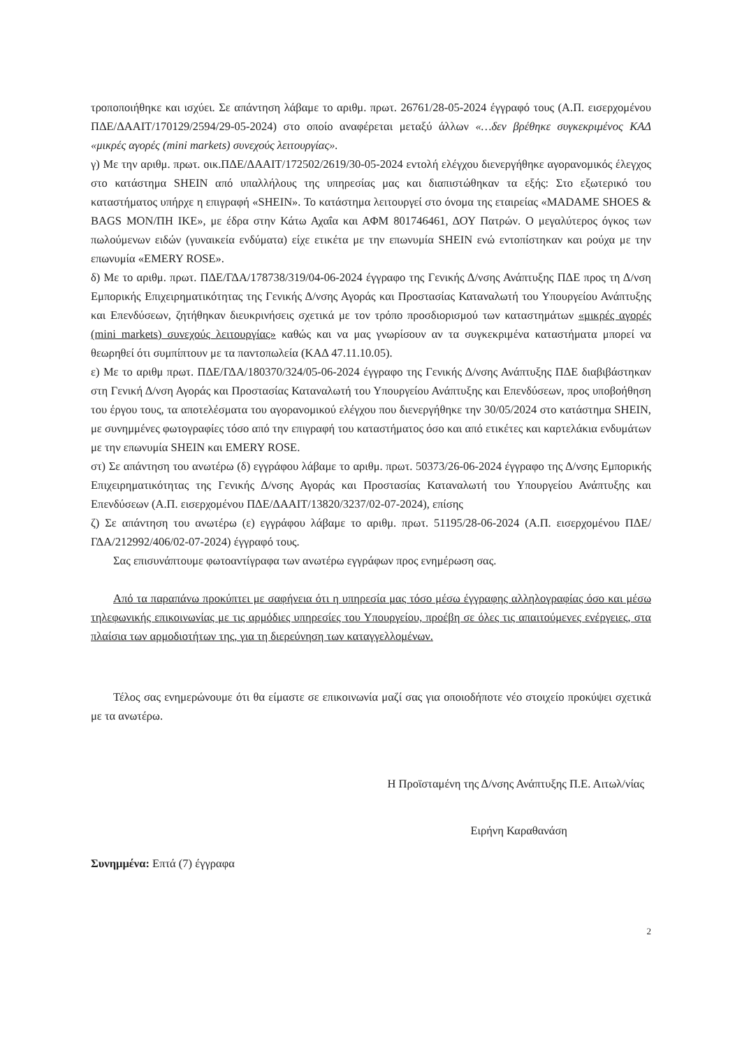τροποποιήθηκε και ισχύει. Σε απάντηση λάβαμε το αριθμ. πρωτ. 26761/28-05-2024 έγγραφό τους (Α.Π. εισερχομένου ΠΔΕ/ΔΑΑΙΤ/170129/2594/29-05-2024) στο οποίο αναφέρεται μεταξύ άλλων «…δεν βρέθηκε συγκεκριμένος ΚΑΔ «μικρές αγορές (mini markets) συνεχούς λειτουργίας».
γ) Με την αριθμ. πρωτ. οικ.ΠΔΕ/ΔΑΑΙΤ/172502/2619/30-05-2024 εντολή ελέγχου διενεργήθηκε αγορανομικός έλεγχος στο κατάστημα SHEIN από υπαλλήλους της υπηρεσίας μας και διαπιστώθηκαν τα εξής: Στο εξωτερικό του καταστήματος υπήρχε η επιγραφή «SHEIN». Το κατάστημα λειτουργεί στο όνομα της εταιρείας «MADAME SHOES & BAGS ΜΟΝ/ΠΗ ΙΚΕ», με έδρα στην Κάτω Αχαΐα και ΑΦΜ 801746461, ΔΟΥ Πατρών. Ο μεγαλύτερος όγκος των πωλούμενων ειδών (γυναικεία ενδύματα) είχε ετικέτα με την επωνυμία SHEIN ενώ εντοπίστηκαν και ρούχα με την επωνυμία «EMERY ROSE».
δ) Με το αριθμ. πρωτ. ΠΔΕ/ΓΔΑ/178738/319/04-06-2024 έγγραφο της Γενικής Δ/νσης Ανάπτυξης ΠΔΕ προς τη Δ/νση Εμπορικής Επιχειρηματικότητας της Γενικής Δ/νσης Αγοράς και Προστασίας Καταναλωτή του Υπουργείου Ανάπτυξης και Επενδύσεων, ζητήθηκαν διευκρινήσεις σχετικά με τον τρόπο προσδιορισμού των καταστημάτων «μικρές αγορές (mini markets) συνεχούς λειτουργίας» καθώς και να μας γνωρίσουν αν τα συγκεκριμένα καταστήματα μπορεί να θεωρηθεί ότι συμπίπτουν με τα παντοπωλεία (ΚΑΔ 47.11.10.05).
ε) Με το αριθμ πρωτ. ΠΔΕ/ΓΔΑ/180370/324/05-06-2024 έγγραφο της Γενικής Δ/νσης Ανάπτυξης ΠΔΕ διαβιβάστηκαν στη Γενική Δ/νση Αγοράς και Προστασίας Καταναλωτή του Υπουργείου Ανάπτυξης και Επενδύσεων, προς υποβοήθηση του έργου τους, τα αποτελέσματα του αγορανομικού ελέγχου που διενεργήθηκε την 30/05/2024 στο κατάστημα SHEIN, με συνημμένες φωτογραφίες τόσο από την επιγραφή του καταστήματος όσο και από ετικέτες και καρτελάκια ενδυμάτων με την επωνυμία SHEIN και EMERY ROSE.
στ) Σε απάντηση του ανωτέρω (δ) εγγράφου λάβαμε το αριθμ. πρωτ. 50373/26-06-2024 έγγραφο της Δ/νσης Εμπορικής Επιχειρηματικότητας της Γενικής Δ/νσης Αγοράς και Προστασίας Καταναλωτή του Υπουργείου Ανάπτυξης και Επενδύσεων (Α.Π. εισερχομένου ΠΔΕ/ΔΑΑΙΤ/13820/3237/02-07-2024), επίσης
ζ) Σε απάντηση του ανωτέρω (ε) εγγράφου λάβαμε το αριθμ. πρωτ. 51195/28-06-2024 (Α.Π. εισερχομένου ΠΔΕ/ΓΔΑ/212992/406/02-07-2024) έγγραφό τους.
Σας επισυνάπτουμε φωτοαντίγραφα των ανωτέρω εγγράφων προς ενημέρωση σας.
Από τα παραπάνω προκύπτει με σαφήνεια ότι η υπηρεσία μας τόσο μέσω έγγραφης αλληλογραφίας όσο και μέσω τηλεφωνικής επικοινωνίας με τις αρμόδιες υπηρεσίες του Υπουργείου, προέβη σε όλες τις απαιτούμενες ενέργειες, στα πλαίσια των αρμοδιοτήτων της, για τη διερεύνηση των καταγγελλομένων.
Τέλος σας ενημερώνουμε ότι θα είμαστε σε επικοινωνία μαζί σας για οποιοδήποτε νέο στοιχείο προκύψει σχετικά με τα ανωτέρω.
Η Προϊσταμένη της Δ/νσης Ανάπτυξης Π.Ε. Αιτωλ/νίας
Ειρήνη Καραθανάση
Συνημμένα: Επτά (7) έγγραφα
2